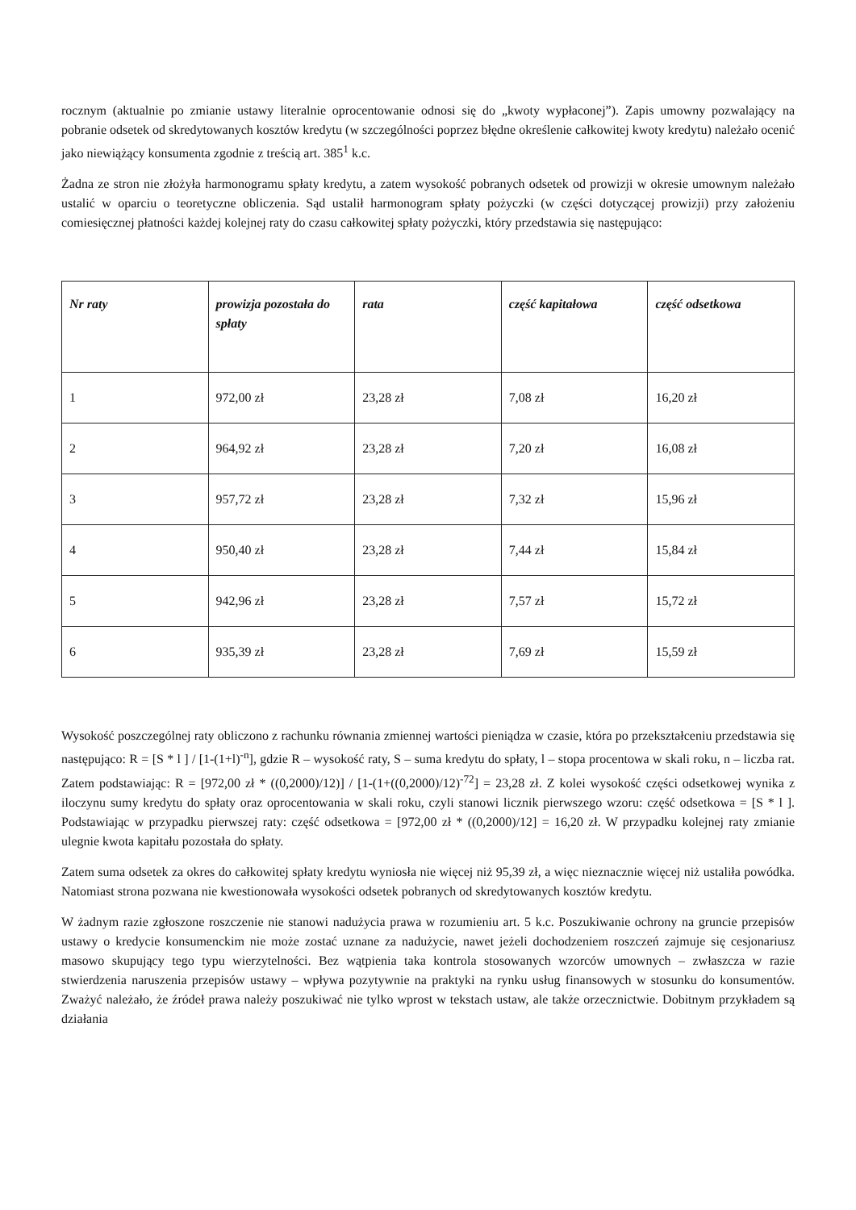rocznym (aktualnie po zmianie ustawy literalnie oprocentowanie odnosi się do „kwoty wypłaconej”). Zapis umowny pozwalający na pobranie odsetek od skredytowanych kosztów kredytu (w szczególności poprzez błędne określenie całkowitej kwoty kredytu) należało ocenić jako niewiążący konsumenta zgodnie z treścią art. 385<sup>1</sup> k.c.
Żadna ze stron nie złożyła harmonogramu spłaty kredytu, a zatem wysokość pobranych odsetek od prowizji w okresie umownym należało ustalić w oparciu o teoretyczne obliczenia. Sąd ustalił harmonogram spłaty pożyczki (w części dotyczącej prowizji) przy założeniu comiesięcznej płatności każdej kolejnej raty do czasu całkowitej spłaty pożyczki, który przedstawia się następująco:
| Nr raty | prowizja pozostała do spłaty | rata | część kapitałowa | część odsetkowa |
| --- | --- | --- | --- | --- |
| 1 | 972,00 zł | 23,28 zł | 7,08 zł | 16,20 zł |
| 2 | 964,92 zł | 23,28 zł | 7,20 zł | 16,08 zł |
| 3 | 957,72 zł | 23,28 zł | 7,32 zł | 15,96 zł |
| 4 | 950,40 zł | 23,28 zł | 7,44 zł | 15,84 zł |
| 5 | 942,96 zł | 23,28 zł | 7,57 zł | 15,72 zł |
| 6 | 935,39 zł | 23,28 zł | 7,69 zł | 15,59 zł |
Wysokość poszczególnej raty obliczono z rachunku równania zmiennej wartości pieniądza w czasie, która po przekształceniu przedstawia się następująco: R = [S * l ] / [1-(1+l)<sup>-n</sup>], gdzie R – wysokość raty, S – suma kredytu do spłaty, l – stopa procentowa w skali roku, n – liczba rat. Zatem podstawiając: R = [972,00 zł * ((0,2000)/12)] / [1-(1+((0,2000)/12)<sup>-72</sup>] = 23,28 zł. Z kolei wysokość części odsetkowej wynika z iloczynu sumy kredytu do spłaty oraz oprocentowania w skali roku, czyli stanowi licznik pierwszego wzoru: część odsetkowa = [S * l ]. Podstawiając w przypadku pierwszej raty: część odsetkowa = [972,00 zł * ((0,2000)/12] = 16,20 zł. W przypadku kolejnej raty zmianie ulegnie kwota kapitału pozostała do spłaty.
Zatem suma odsetek za okres do całkowitej spłaty kredytu wyniosła nie więcej niż 95,39 zł, a więc nieznacznie więcej niż ustaliła powódka. Natomiast strona pozwana nie kwestionowała wysokości odsetek pobranych od skredytowanych kosztów kredytu.
W żadnym razie zgłoszone roszczenie nie stanowi nadużycia prawa w rozumieniu art. 5 k.c. Poszukiwanie ochrony na gruncie przepisów ustawy o kredycie konsumenckim nie może zostać uznane za nadużycie, nawet jeżeli dochodzeniem roszczeń zajmuje się cesjonariusz masowo skupujący tego typu wierzytelności. Bez wątpienia taka kontrola stosowanych wzorców umownych – zwłaszcza w razie stwierdzenia naruszenia przepisów ustawy – wpływa pozytywnie na praktyki na rynku usług finansowych w stosunku do konsumentów. Zważyć należało, że źródeł prawa należy poszukiwać nie tylko wprost w tekstach ustaw, ale także orzecznictwie. Dobitnym przykładem są działania